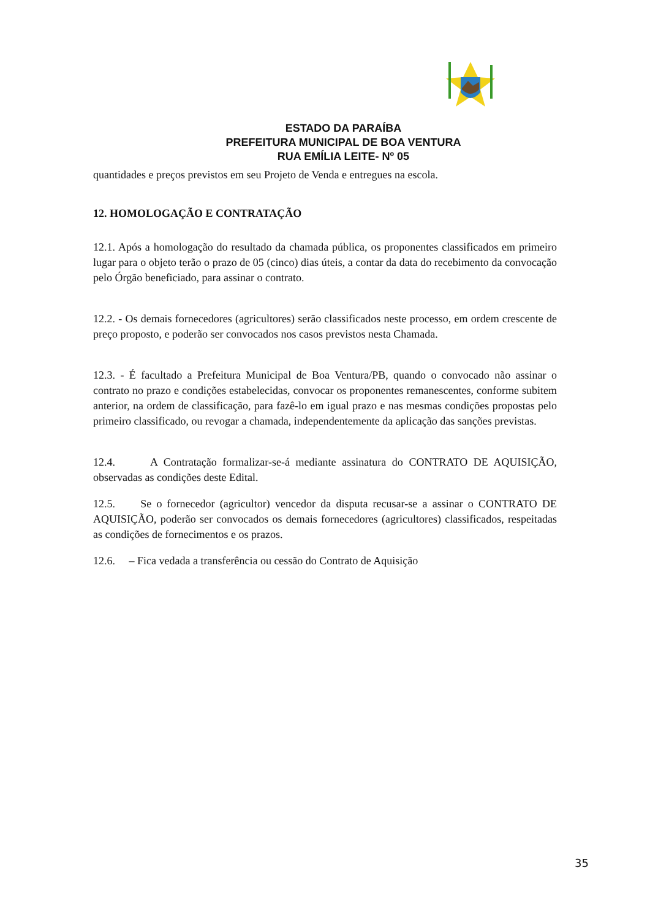ESTADO DA PARAÍBA
PREFEITURA MUNICIPAL DE BOA VENTURA
RUA EMÍLIA LEITE- Nº 05
quantidades e preços previstos em seu Projeto de Venda e entregues na escola.
12. HOMOLOGAÇÃO E CONTRATAÇÃO
12.1. Após a homologação do resultado da chamada pública, os proponentes classificados em primeiro lugar para o objeto terão o prazo de 05 (cinco) dias úteis, a contar da data do recebimento da convocação pelo Órgão beneficiado, para assinar o contrato.
12.2. - Os demais fornecedores (agricultores) serão classificados neste processo, em ordem crescente de preço proposto, e poderão ser convocados nos casos previstos nesta Chamada.
12.3. - É facultado a Prefeitura Municipal de Boa Ventura/PB, quando o convocado não assinar o contrato no prazo e condições estabelecidas, convocar os proponentes remanescentes, conforme subitem anterior, na ordem de classificação, para fazê-lo em igual prazo e nas mesmas condições propostas pelo primeiro classificado, ou revogar a chamada, independentemente da aplicação das sanções previstas.
12.4. A Contratação formalizar-se-á mediante assinatura do CONTRATO DE AQUISIÇÃO, observadas as condições deste Edital.
12.5. Se o fornecedor (agricultor) vencedor da disputa recusar-se a assinar o CONTRATO DE AQUISIÇÃO, poderão ser convocados os demais fornecedores (agricultores) classificados, respeitadas as condições de fornecimentos e os prazos.
12.6. – Fica vedada a transferência ou cessão do Contrato de Aquisição
35